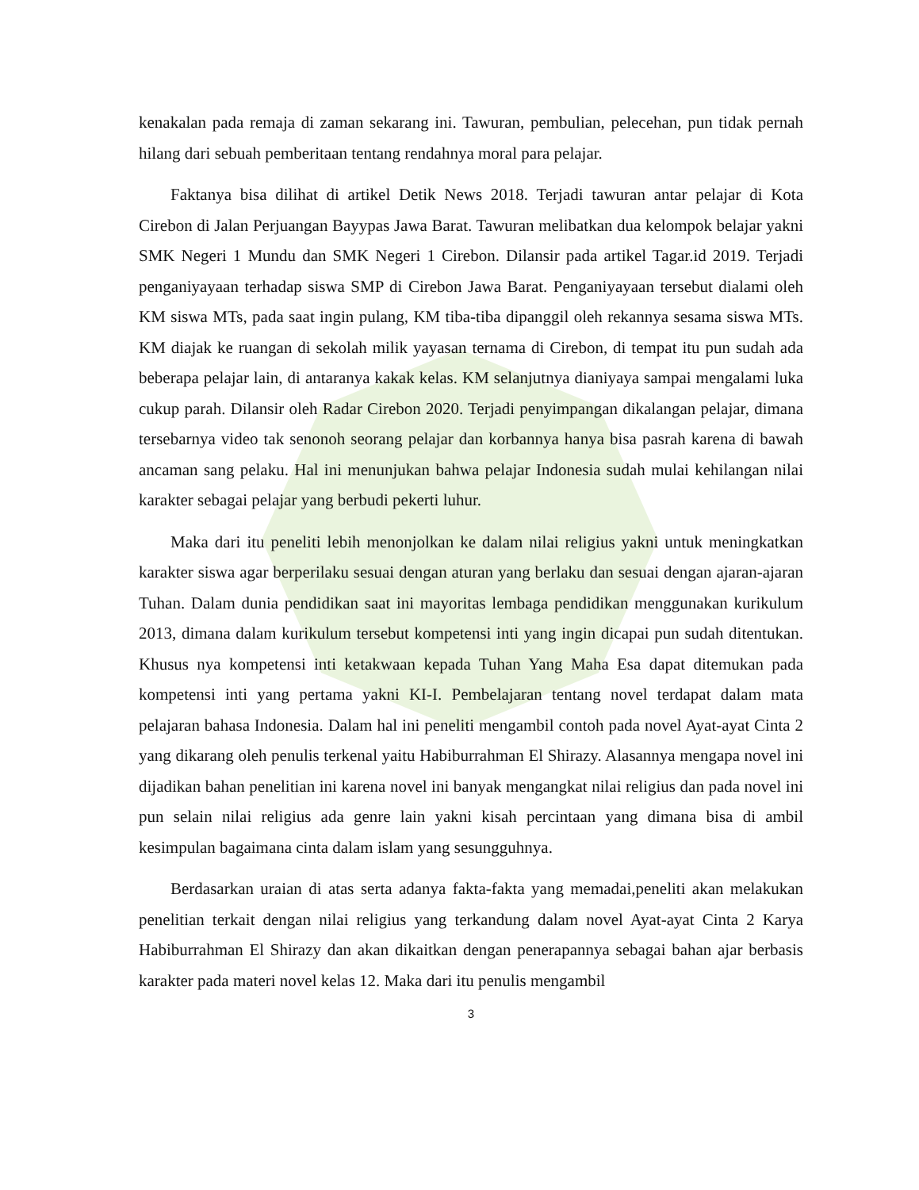kenakalan pada remaja di zaman sekarang ini. Tawuran, pembulian, pelecehan, pun tidak pernah hilang dari sebuah pemberitaan tentang rendahnya moral para pelajar.
Faktanya bisa dilihat di artikel Detik News 2018. Terjadi tawuran antar pelajar di Kota Cirebon di Jalan Perjuangan Bayypas Jawa Barat. Tawuran melibatkan dua kelompok belajar yakni SMK Negeri 1 Mundu dan SMK Negeri 1 Cirebon. Dilansir pada artikel Tagar.id 2019. Terjadi penganiyayaan terhadap siswa SMP di Cirebon Jawa Barat. Penganiyayaan tersebut dialami oleh KM siswa MTs, pada saat ingin pulang, KM tiba-tiba dipanggil oleh rekannya sesama siswa MTs. KM diajak ke ruangan di sekolah milik yayasan ternama di Cirebon, di tempat itu pun sudah ada beberapa pelajar lain, di antaranya kakak kelas. KM selanjutnya dianiyaya sampai mengalami luka cukup parah. Dilansir oleh Radar Cirebon 2020. Terjadi penyimpangan dikalangan pelajar, dimana tersebarnya video tak senonoh seorang pelajar dan korbannya hanya bisa pasrah karena di bawah ancaman sang pelaku. Hal ini menunjukan bahwa pelajar Indonesia sudah mulai kehilangan nilai karakter sebagai pelajar yang berbudi pekerti luhur.
Maka dari itu peneliti lebih menonjolkan ke dalam nilai religius yakni untuk meningkatkan karakter siswa agar berperilaku sesuai dengan aturan yang berlaku dan sesuai dengan ajaran-ajaran Tuhan. Dalam dunia pendidikan saat ini mayoritas lembaga pendidikan menggunakan kurikulum 2013, dimana dalam kurikulum tersebut kompetensi inti yang ingin dicapai pun sudah ditentukan. Khusus nya kompetensi inti ketakwaan kepada Tuhan Yang Maha Esa dapat ditemukan pada kompetensi inti yang pertama yakni KI-I. Pembelajaran tentang novel terdapat dalam mata pelajaran bahasa Indonesia. Dalam hal ini peneliti mengambil contoh pada novel Ayat-ayat Cinta 2 yang dikarang oleh penulis terkenal yaitu Habiburrahman El Shirazy. Alasannya mengapa novel ini dijadikan bahan penelitian ini karena novel ini banyak mengangkat nilai religius dan pada novel ini pun selain nilai religius ada genre lain yakni kisah percintaan yang dimana bisa di ambil kesimpulan bagaimana cinta dalam islam yang sesungguhnya.
Berdasarkan uraian di atas serta adanya fakta-fakta yang memadai,peneliti akan melakukan penelitian terkait dengan nilai religius yang terkandung dalam novel Ayat-ayat Cinta 2 Karya Habiburrahman El Shirazy dan akan dikaitkan dengan penerapannya sebagai bahan ajar berbasis karakter pada materi novel kelas 12. Maka dari itu penulis mengambil
3